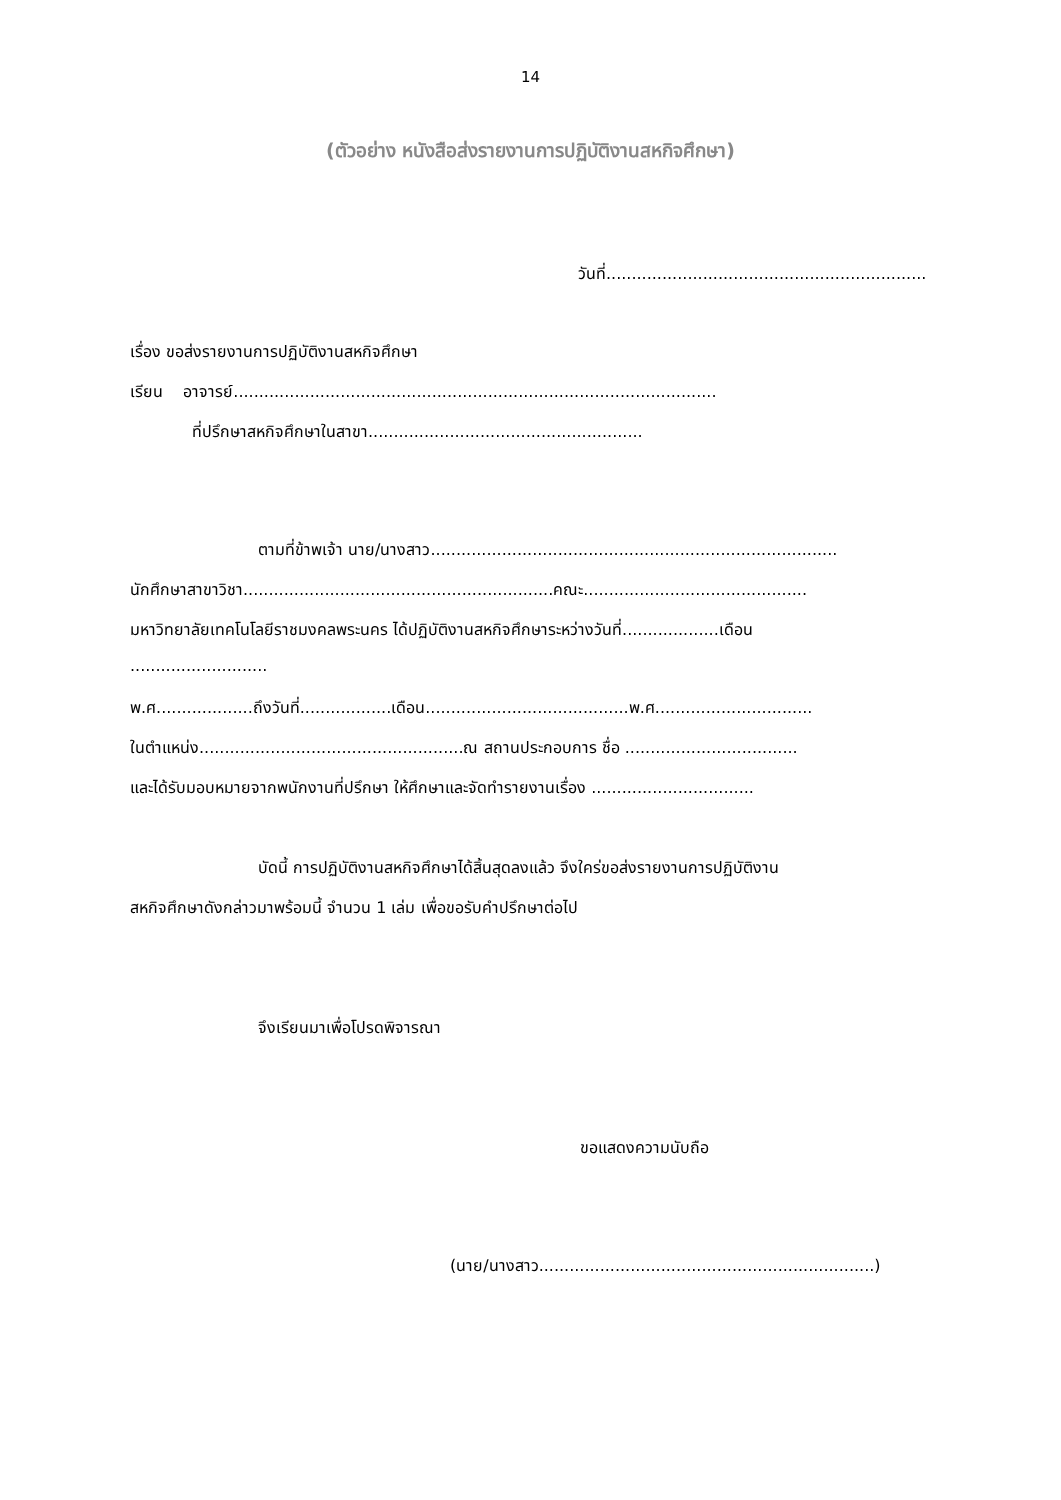14
(ตัวอย่าง หนังสือส่งรายงานการปฏิบัติงานสหกิจศึกษา)
วันที่...............................................................
เรื่อง ขอส่งรายงานการปฏิบัติงานสหกิจศึกษา
เรียน อาจารย์...............................................................................................
ที่ปรึกษาสหกิจศึกษาในสาขา......................................................
ตามที่ข้าพเจ้า นาย/นางสาว................................................................................
นักศึกษาสาขาวิชา.............................................................คณะ............................................
มหาวิทยาลัยเทคโนโลยีราชมงคลพระนคร ได้ปฏิบัติงานสหกิจศึกษาระหว่างวันที่...................เดือน
...........................
พ.ศ...................ถึงวันที่..................เดือน........................................พ.ศ...............................
ในตำแหน่ง....................................................ณ สถานประกอบการ ชื่อ ..................................
และได้รับมอบหมายจากพนักงานที่ปรึกษา ให้ศึกษาและจัดทำรายงานเรื่อง ................................
บัดนี้ การปฏิบัติงานสหกิจศึกษาได้สิ้นสุดลงแล้ว จึงใคร่ขอส่งรายงานการปฏิบัติงาน
สหกิจศึกษาดังกล่าวมาพร้อมนี้ จำนวน 1 เล่ม เพื่อขอรับคำปรึกษาต่อไป
จึงเรียนมาเพื่อโปรดพิจารณา
ขอแสดงความนับถือ
(นาย/นางสาว..................................................................)